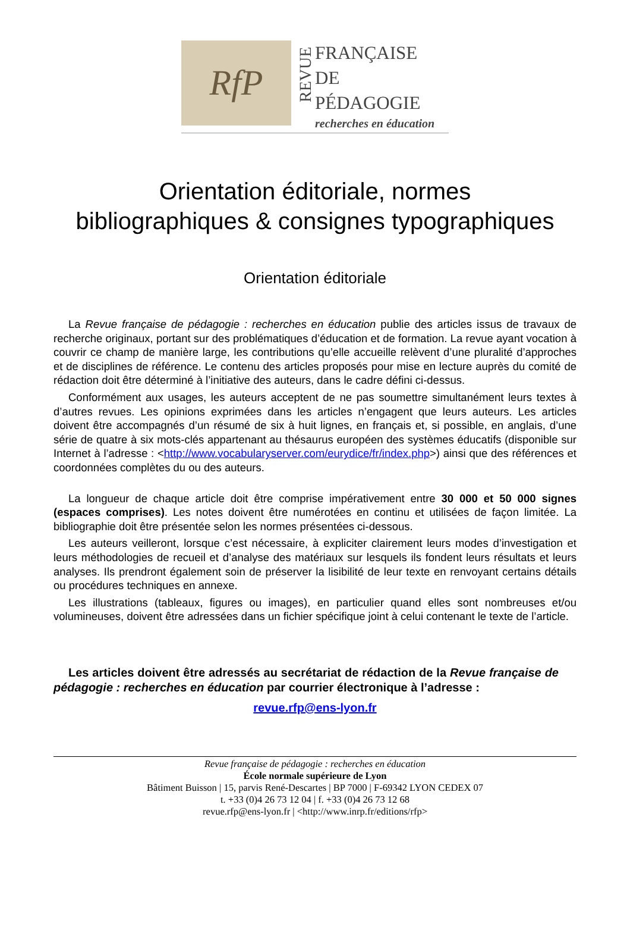RfP
REVUE
FRANÇAISE
DE
PÉDAGOGIE
recherches en éducation
Orientation éditoriale, normes
bibliographiques & consignes typographiques
Orientation éditoriale
La Revue française de pédagogie : recherches en éducation publie des articles issus de travaux de recherche originaux, portant sur des problématiques d’éducation et de formation. La revue ayant vocation à couvrir ce champ de manière large, les contributions qu’elle accueille relèvent d’une pluralité d’approches et de disciplines de référence. Le contenu des articles proposés pour mise en lecture auprès du comité de rédaction doit être déterminé à l’initiative des auteurs, dans le cadre défini ci-dessus.
Conformément aux usages, les auteurs acceptent de ne pas soumettre simultanément leurs textes à d’autres revues. Les opinions exprimées dans les articles n’engagent que leurs auteurs. Les articles doivent être accompagnés d’un résumé de six à huit lignes, en français et, si possible, en anglais, d’une série de quatre à six mots-clés appartenant au thésaurus européen des systèmes éducatifs (disponible sur Internet à l’adresse : <http://www.vocabularyserver.com/eurydice/fr/index.php>) ainsi que des références et coordonnées complètes du ou des auteurs.
La longueur de chaque article doit être comprise impérativement entre 30 000 et 50 000 signes (espaces comprises). Les notes doivent être numérotées en continu et utilisées de façon limitée. La bibliographie doit être présentée selon les normes présentées ci-dessous.
Les auteurs veilleront, lorsque c’est nécessaire, à expliciter clairement leurs modes d’investigation et leurs méthodologies de recueil et d’analyse des matériaux sur lesquels ils fondent leurs résultats et leurs analyses. Ils prendront également soin de préserver la lisibilité de leur texte en renvoyant certains détails ou procédures techniques en annexe.
Les illustrations (tableaux, figures ou images), en particulier quand elles sont nombreuses et/ou volumineuses, doivent être adressées dans un fichier spécifique joint à celui contenant le texte de l’article.
Les articles doivent être adressés au secrétariat de rédaction de la Revue française de pédagogie : recherches en éducation par courrier électronique à l’adresse :
revue.rfp@ens-lyon.fr
Revue française de pédagogie : recherches en éducation
École normale supérieure de Lyon
Bâtiment Buisson | 15, parvis René-Descartes | BP 7000 | F-69342 LYON CEDEX 07
t. +33 (0)4 26 73 12 04 | f. +33 (0)4 26 73 12 68
revue.rfp@ens-lyon.fr | <http://www.inrp.fr/editions/rfp>